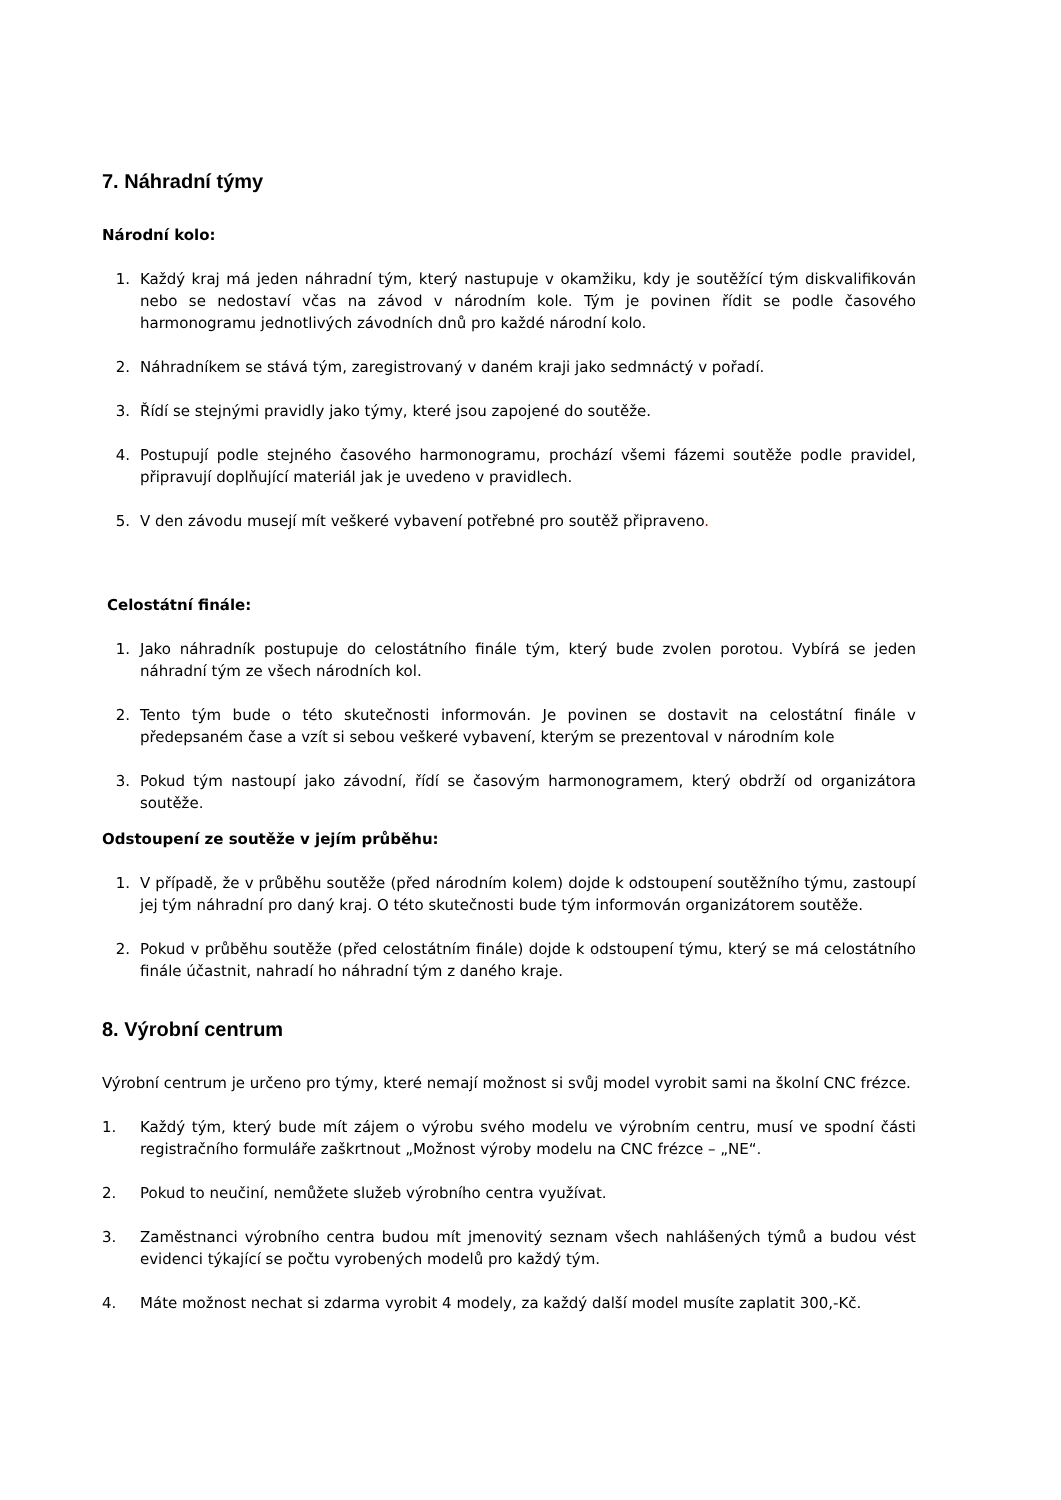7. Náhradní týmy
Národní kolo:
1. Každý kraj má jeden náhradní tým, který nastupuje v okamžiku, kdy je soutěžící tým diskvalifikován nebo se nedostaví včas na závod v národním kole. Tým je povinen řídit se podle časového harmonogramu jednotlivých závodních dnů pro každé národní kolo.
2. Náhradníkem se stává tým, zaregistrovaný v daném kraji jako sedmnáctý v pořadí.
3. Řídí se stejnými pravidly jako týmy, které jsou zapojené do soutěže.
4. Postupují podle stejného časového harmonogramu, prochází všemi fázemi soutěže podle pravidel, připravují doplňující materiál jak je uvedeno v pravidlech.
5. V den závodu musejí mít veškeré vybavení potřebné pro soutěž připraveno.
Celostátní finále:
1. Jako náhradník postupuje do celostátního finále tým, který bude zvolen porotou. Vybírá se jeden náhradní tým ze všech národních kol.
2. Tento tým bude o této skutečnosti informován. Je povinen se dostavit na celostátní finále v předepsaném čase a vzít si sebou veškeré vybavení, kterým se prezentoval v národním kole
3. Pokud tým nastoupí jako závodní, řídí se časovým harmonogramem, který obdrží od organizátora soutěže.
Odstoupení ze soutěže v jejím průběhu:
1. V případě, že v průběhu soutěže (před národním kolem) dojde k odstoupení soutěžního týmu, zastoupí jej tým náhradní pro daný kraj. O této skutečnosti bude tým informován organizátorem soutěže.
2. Pokud v průběhu soutěže (před celostátním finále) dojde k odstoupení týmu, který se má celostátního finále účastnit, nahradí ho náhradní tým z daného kraje.
8. Výrobní centrum
Výrobní centrum je určeno pro týmy, které nemají možnost si svůj model vyrobit sami na školní CNC frézce.
1. Každý tým, který bude mít zájem o výrobu svého modelu ve výrobním centru, musí ve spodní části registračního formuláře zaškrtnout „Možnost výroby modelu na CNC frézce – „NE“.
2. Pokud to neučiní, nemůžete služeb výrobního centra využívat.
3. Zaměstnanci výrobního centra budou mít jmenovitý seznam všech nahlášených týmů a budou vést evidenci týkající se počtu vyrobených modelů pro každý tým.
4. Máte možnost nechat si zdarma vyrobit 4 modely, za každý další model musíte zaplatit 300,-Kč.